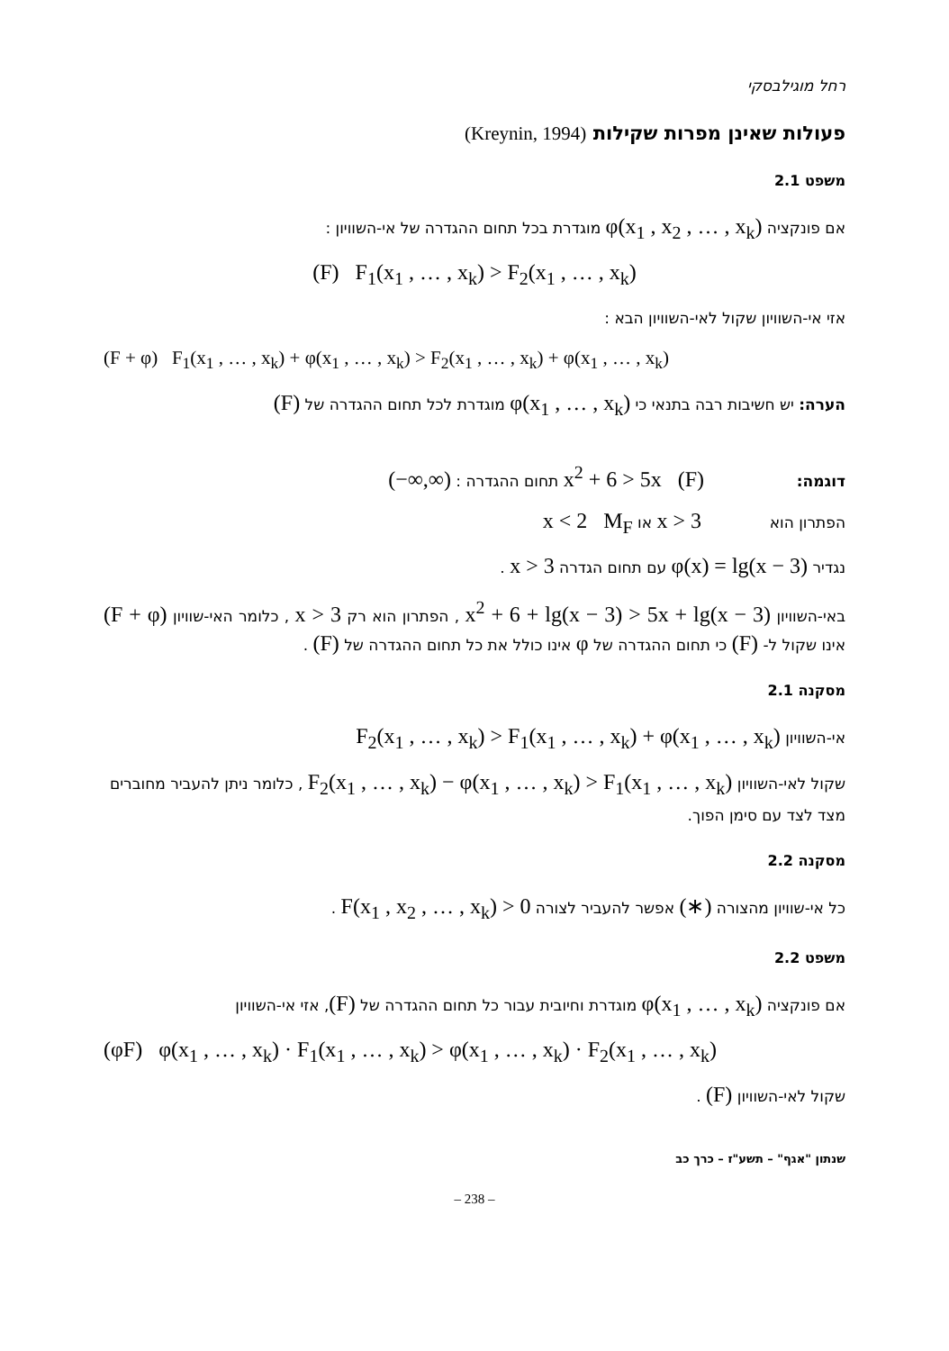רחל מוגילבסקי
פעולות שאינן מפרות שקילות (Kreynin, 1994)
משפט 2.1
אם פונקציה φ(x<sub>1</sub> , x<sub>2</sub> , … , x<sub>k</sub>) מוגדרת בכל תחום ההגדרה של אי-השוויון :
(F) F<sub>1</sub>(x<sub>1</sub> , … , x<sub>k</sub>) > F<sub>2</sub>(x<sub>1</sub> , … , x<sub>k</sub>)
אזי אי-השוויון שקול לאי-השוויון הבא :
(F + φ) F<sub>1</sub>(x<sub>1</sub> , … , x<sub>k</sub>) + φ(x<sub>1</sub> , … , x<sub>k</sub>) > F<sub>2</sub>(x<sub>1</sub> , … , x<sub>k</sub>) + φ(x<sub>1</sub> , … , x<sub>k</sub>)
הערה: יש חשיבות רבה בתנאי כי φ(x<sub>1</sub> , … , x<sub>k</sub>) מוגדרת לכל תחום ההגדרה של (F)
דוגמה: x<sup>2</sup> + 6 > 5x (F) תחום ההגדרה : (−∞,∞)
הפתרון הוא x > 3 או x < 2 M<sub>F</sub>
נגדיר φ(x) = lg(x − 3) עם תחום הגדרה x > 3 .
באי-השוויון x<sup>2</sup> + 6 + lg(x − 3) > 5x + lg(x − 3) , הפתרון הוא רק x > 3 , כלומר האי-שוויון (F + φ) אינו שקול ל- (F) כי תחום ההגדרה של φ אינו כולל את כל תחום ההגדרה של (F) .
מסקנה 2.1
אי-השוויון F<sub>2</sub>(x<sub>1</sub> , … , x<sub>k</sub>) > F<sub>1</sub>(x<sub>1</sub> , … , x<sub>k</sub>) + φ(x<sub>1</sub> , … , x<sub>k</sub>)
שקול לאי-השוויון F<sub>2</sub>(x<sub>1</sub> , … , x<sub>k</sub>) − φ(x<sub>1</sub> , … , x<sub>k</sub>) > F<sub>1</sub>(x<sub>1</sub> , … , x<sub>k</sub>) , כלומר ניתן להעביר מחוברים מצד לצד עם סימן הפוך.
מסקנה 2.2
כל אי-שוויון מהצורה (∗) אפשר להעביר לצורה F(x<sub>1</sub> , x<sub>2</sub> , … , x<sub>k</sub>) > 0 .
משפט 2.2
אם פונקציה φ(x<sub>1</sub> , … , x<sub>k</sub>) מוגדרת וחיובית עבור כל תחום ההגדרה של (F), אזי אי-השוויון
(φF) φ(x<sub>1</sub> , … , x<sub>k</sub>) · F<sub>1</sub>(x<sub>1</sub> , … , x<sub>k</sub>) > φ(x<sub>1</sub> , … , x<sub>k</sub>) · F<sub>2</sub>(x<sub>1</sub> , … , x<sub>k</sub>)
שקול לאי-השוויון (F) .
שנתון "אגף" – תשע"ז – כרך כב
– 238 –